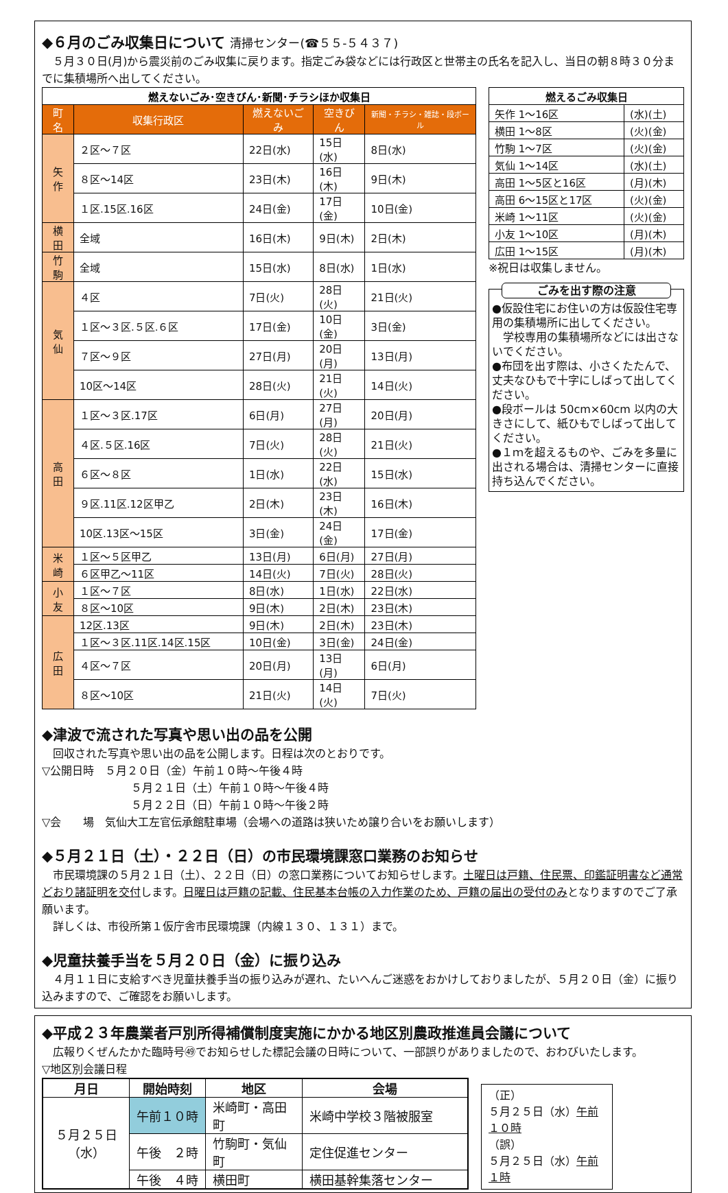◆６月のごみ収集日について 清掃センター(☎５５-５４３７)
　５月３０日(月)から震災前のごみ収集に戻ります。指定ごみ袋などには行政区と世帯主の氏名を記入し、当日の朝８時３０分までに集積場所へ出してください。
| 燃えないごみ･空きびん･新聞･チラシほか収集日 | | | | |
| --- | --- | --- | --- | --- |
| 町名 | 収集行政区 | 燃えないごみ | 空きびん | 新聞・チラシ・雑誌・段ボール |
| 矢作 | ２区～７区 | 22日(水) | 15日(水) | 8日(水) |
| | ８区～14区 | 23日(木) | 16日(木) | 9日(木) |
| | １区.15区.16区 | 24日(金) | 17日(金) | 10日(金) |
| 横田 | 全域 | 16日(木) | 9日(木) | 2日(木) |
| 竹駒 | 全域 | 15日(水) | 8日(水) | 1日(水) |
| 気仙 | ４区 | 7日(火) | 28日(火) | 21日(火) |
| | １区～３区.５区.６区 | 17日(金) | 10日(金) | 3日(金) |
| | ７区～９区 | 27日(月) | 20日(月) | 13日(月) |
| | 10区～14区 | 28日(火) | 21日(火) | 14日(火) |
| 高田 | １区～３区.17区 | 6日(月) | 27日(月) | 20日(月) |
| | ４区.５区.16区 | 7日(火) | 28日(火) | 21日(火) |
| | ６区～８区 | 1日(水) | 22日(水) | 15日(水) |
| | ９区.11区.12区甲乙 | 2日(木) | 23日(木) | 16日(木) |
| | 10区.13区～15区 | 3日(金) | 24日(金) | 17日(金) |
| 米崎 | １区～５区甲乙 | 13日(月) | 6日(月) | 27日(月) |
| | ６区甲乙～11区 | 14日(火) | 7日(火) | 28日(火) |
| 小友 | １区～７区 | 8日(水) | 1日(水) | 22日(水) |
| | ８区～10区 | 9日(木) | 2日(木) | 23日(木) |
| 広田 | 12区.13区 | 9日(木) | 2日(木) | 23日(木) |
| | １区～３区.11区.14区.15区 | 10日(金) | 3日(金) | 24日(金) |
| | ４区～７区 | 20日(月) | 13日(月) | 6日(月) |
| | ８区～10区 | 21日(火) | 14日(火) | 7日(火) |
| 燃えるごみ収集日 | |
| --- | --- |
| 矢作 1～16区 | (水)(土) |
| 横田 1～8区 | (火)(金) |
| 竹駒 1～7区 | (火)(金) |
| 気仙 1～14区 | (水)(土) |
| 高田 1～5区と16区 | (月)(木) |
| 高田 6～15区と17区 | (火)(金) |
| 米崎 1～11区 | (火)(金) |
| 小友 1～10区 | (月)(木) |
| 広田 1～15区 | (月)(木) |
※祝日は収集しません。
ごみを出す際の注意
●仮設住宅にお住いの方は仮設住宅専用の集積場所に出してください。
　学校専用の集積場所などには出さないでください。
●布団を出す際は、小さくたたんで、丈夫なひもで十字にしばって出してください。
●段ボールは 50cm×60cm 以内の大きさにして、紙ひもでしばって出してください。
●１ｍを超えるものや、ごみを多量に出される場合は、清掃センターに直接持ち込んでください。
◆津波で流された写真や思い出の品を公開
　回収された写真や思い出の品を公開します。日程は次のとおりです。
▽公開日時　５月２０日（金）午前１０時～午後４時
５月２１日（土）午前１０時～午後４時
５月２２日（日）午前１０時～午後２時
▽会　　場　気仙大工左官伝承館駐車場（会場への道路は狭いため譲り合いをお願いします）
◆５月２１日（土）・２２日（日）の市民環境課窓口業務のお知らせ
　市民環境課の５月２１日（土）、２２日（日）の窓口業務についてお知らせします。土曜日は戸籍、住民票、印鑑証明書など通常どおり諸証明を交付します。日曜日は戸籍の記載、住民基本台帳の入力作業のため、戸籍の届出の受付のみとなりますのでご了承願います。
　詳しくは、市役所第１仮庁舎市民環境課（内線１３０、１３１）まで。
◆児童扶養手当を５月２０日（金）に振り込み
　４月１１日に支給すべき児童扶養手当の振り込みが遅れ、たいへんご迷惑をおかけしておりましたが、５月２０日（金）に振り込みますので、ご確認をお願いします。
◆平成２３年農業者戸別所得補償制度実施にかかる地区別農政推進員会議について
　広報りくぜんたかた臨時号㊾でお知らせした標記会議の日時について、一部誤りがありましたので、おわびいたします。
▽地区別会議日程
| 月日 | 開始時刻 | 地区 | 会場 |
| --- | --- | --- | --- |
| ５月２５日 （水） | 午前１０時 | 米崎町・高田町 | 米崎中学校３階被服室 |
| | 午後 ２時 | 竹駒町・気仙町 | 定住促進センター |
| | 午後 ４時 | 横田町 | 横田基幹集落センター |
（正）
５月２５日（水）午前１０時
（誤）
５月２５日（水）午前１時